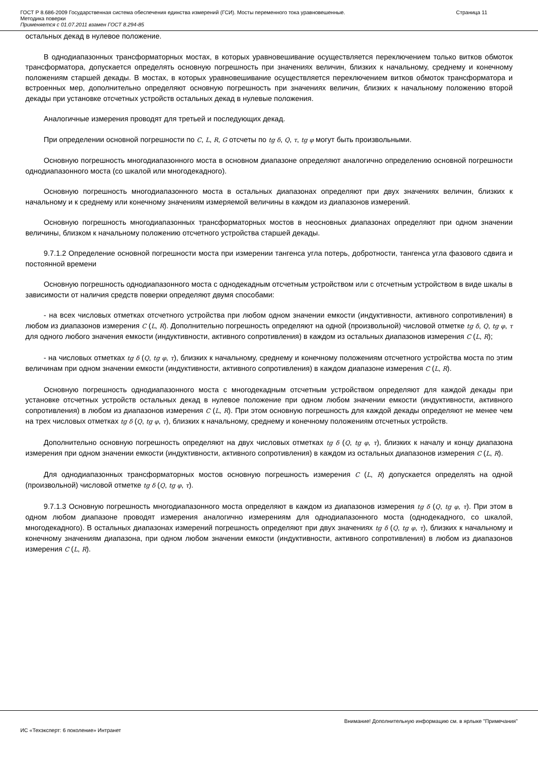ГОСТ Р 8.686-2009 Государственная система обеспечения единства измерений (ГСИ). Мосты переменного тока уравновешенные.
Методика поверки
Применяется с 01.07.2011 взамен ГОСТ 8.294-85
Страница 11
остальных декад в нулевое положение.
В однодиапазонных трансформаторных мостах, в которых уравновешивание осуществляется переключением только витков обмоток трансформатора, допускается определять основную погрешность при значениях величин, близких к начальному, среднему и конечному положениям старшей декады. В мостах, в которых уравновешивание осуществляется переключением витков обмоток трансформатора и встроенных мер, дополнительно определяют основную погрешность при значениях величин, близких к начальному положению второй декады при установке отсчетных устройств остальных декад в нулевые положения.
Аналогичные измерения проводят для третьей и последующих декад.
При определении основной погрешности по C, L, R, G отсчеты по tg δ, Q, τ, tg φ могут быть произвольными.
Основную погрешность многодиапазонного моста в основном диапазоне определяют аналогично определению основной погрешности однодиапазонного моста (со шкалой или многодекадного).
Основную погрешность многодиапазонного моста в остальных диапазонах определяют при двух значениях величин, близких к начальному и к среднему или конечному значениям измеряемой величины в каждом из диапазонов измерений.
Основную погрешность многодиапазонных трансформаторных мостов в неосновных диапазонах определяют при одном значении величины, близком к начальному положению отсчетного устройства старшей декады.
9.7.1.2 Определение основной погрешности моста при измерении тангенса угла потерь, добротности, тангенса угла фазового сдвига и постоянной времени
Основную погрешность однодиапазонного моста с однодекадным отсчетным устройством или с отсчетным устройством в виде шкалы в зависимости от наличия средств поверки определяют двумя способами:
- на всех числовых отметках отсчетного устройства при любом одном значении емкости (индуктивности, активного сопротивления) в любом из диапазонов измерения C (L, R). Дополнительно погрешность определяют на одной (произвольной) числовой отметке tg δ, Q, tg φ, τ для одного любого значения емкости (индуктивности, активного сопротивления) в каждом из остальных диапазонов измерения C (L, R);
- на числовых отметках tg δ (Q, tg φ, τ), близких к начальному, среднему и конечному положениям отсчетного устройства моста по этим величинам при одном значении емкости (индуктивности, активного сопротивления) в каждом диапазоне измерения C (L, R).
Основную погрешность однодиапазонного моста с многодекадным отсчетным устройством определяют для каждой декады при установке отсчетных устройств остальных декад в нулевое положение при одном любом значении емкости (индуктивности, активного сопротивления) в любом из диапазонов измерения C (L, R). При этом основную погрешность для каждой декады определяют не менее чем на трех числовых отметках tg δ (Q, tg φ, τ), близких к начальному, среднему и конечному положениям отсчетных устройств.
Дополнительно основную погрешность определяют на двух числовых отметках tg δ (Q, tg φ, τ), близких к началу и концу диапазона измерения при одном значении емкости (индуктивности, активного сопротивления) в каждом из остальных диапазонов измерения C (L, R).
Для однодиапазонных трансформаторных мостов основную погрешность измерения C (L, R) допускается определять на одной (произвольной) числовой отметке tg δ (Q, tg φ, τ).
9.7.1.3 Основную погрешность многодиапазонного моста определяют в каждом из диапазонов измерения tg δ (Q, tg φ, τ). При этом в одном любом диапазоне проводят измерения аналогично измерениям для однодиапазонного моста (однодекадного, со шкалой, многодекадного). В остальных диапазонах измерений погрешность определяют при двух значениях tg δ (Q, tg φ, τ), близких к начальному и конечному значениям диапазона, при одном любом значении емкости (индуктивности, активного сопротивления) в любом из диапазонов измерения C (L, R).
Внимание! Дополнительную информацию см. в ярлыке "Примечания"
ИС «Техэксперт: 6 поколение» Интранет